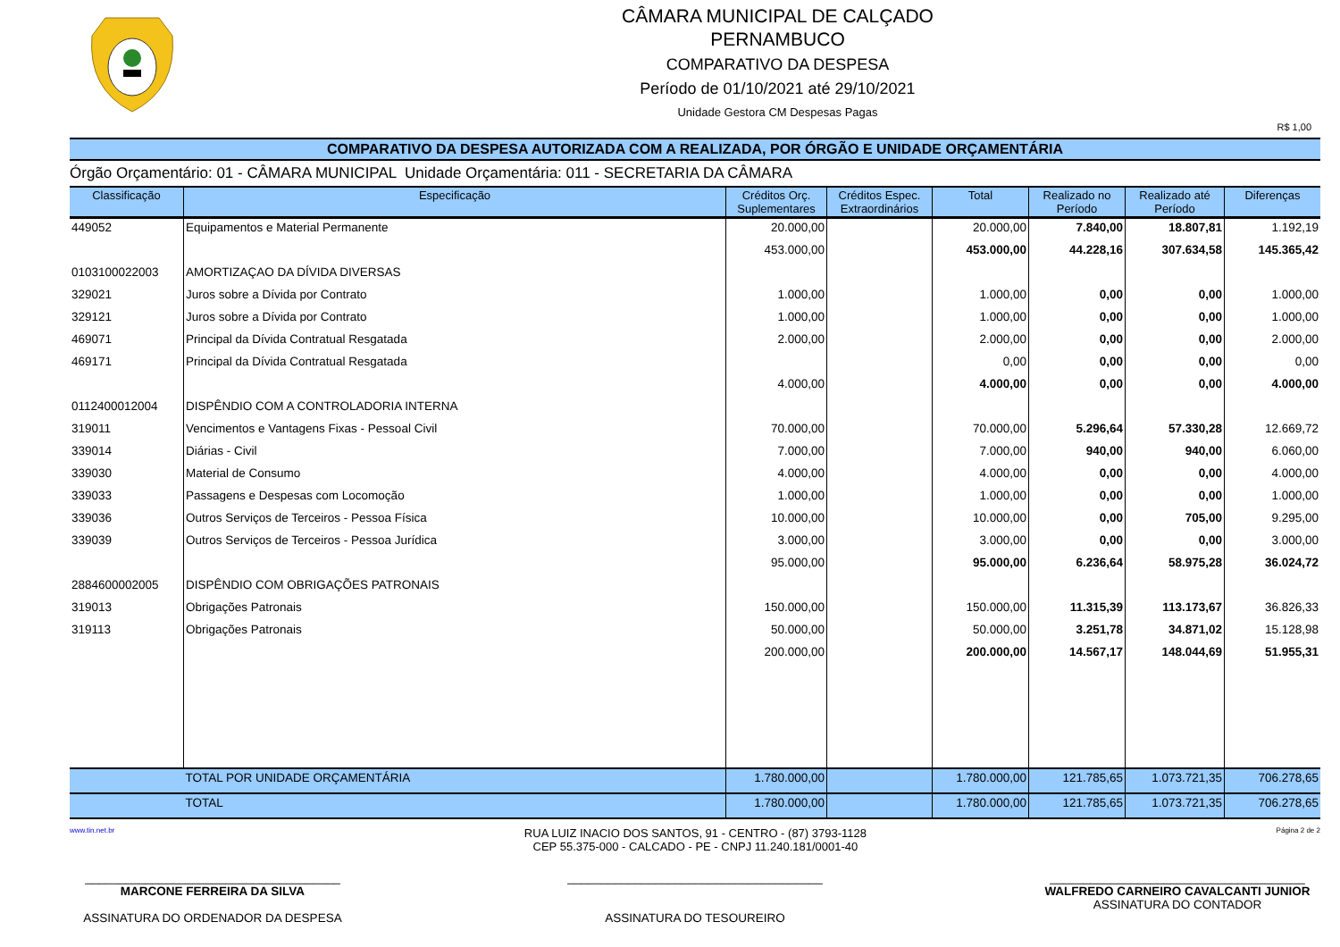CÂMARA MUNICIPAL DE CALÇADO
PERNAMBUCO
COMPARATIVO DA DESPESA
Período de 01/10/2021 até 29/10/2021
Unidade Gestora CM Despesas Pagas
R$ 1,00
COMPARATIVO DA DESPESA AUTORIZADA COM A REALIZADA, POR ÓRGÃO E UNIDADE ORÇAMENTÁRIA
Órgão Orçamentário: 01 - CÂMARA MUNICIPAL Unidade Orçamentária: 011 - SECRETARIA DA CÂMARA
| Classificação | Especificação | Créditos Orç. Suplementares | Créditos Espec. Extraordinários | Total | Realizado no Período | Realizado até Período | Diferenças |
| --- | --- | --- | --- | --- | --- | --- | --- |
| 449052 | Equipamentos e Material Permanente | 20.000,00 | | 20.000,00 | 7.840,00 | 18.807,81 | 1.192,19 |
| | | 453.000,00 | | 453.000,00 | 44.228,16 | 307.634,58 | 145.365,42 |
| 0103100022003 | AMORTIZAÇAO DA DÍVIDA DIVERSAS | | | | | | |
| 329021 | Juros sobre a Dívida por Contrato | 1.000,00 | | 1.000,00 | 0,00 | 0,00 | 1.000,00 |
| 329121 | Juros sobre a Dívida por Contrato | 1.000,00 | | 1.000,00 | 0,00 | 0,00 | 1.000,00 |
| 469071 | Principal da Dívida Contratual Resgatada | 2.000,00 | | 2.000,00 | 0,00 | 0,00 | 2.000,00 |
| 469171 | Principal da Dívida Contratual Resgatada | | | 0,00 | 0,00 | 0,00 | 0,00 |
| | | 4.000,00 | | 4.000,00 | 0,00 | 0,00 | 4.000,00 |
| 0112400012004 | DISPÊNDIO COM A CONTROLADORIA INTERNA | | | | | | |
| 319011 | Vencimentos e Vantagens Fixas - Pessoal Civil | 70.000,00 | | 70.000,00 | 5.296,64 | 57.330,28 | 12.669,72 |
| 339014 | Diárias - Civil | 7.000,00 | | 7.000,00 | 940,00 | 940,00 | 6.060,00 |
| 339030 | Material de Consumo | 4.000,00 | | 4.000,00 | 0,00 | 0,00 | 4.000,00 |
| 339033 | Passagens e Despesas com Locomoção | 1.000,00 | | 1.000,00 | 0,00 | 0,00 | 1.000,00 |
| 339036 | Outros Serviços de Terceiros - Pessoa Física | 10.000,00 | | 10.000,00 | 0,00 | 705,00 | 9.295,00 |
| 339039 | Outros Serviços de Terceiros - Pessoa Jurídica | 3.000,00 | | 3.000,00 | 0,00 | 0,00 | 3.000,00 |
| | | 95.000,00 | | 95.000,00 | 6.236,64 | 58.975,28 | 36.024,72 |
| 2884600002005 | DISPÊNDIO COM OBRIGAÇÕES PATRONAIS | | | | | | |
| 319013 | Obrigações Patronais | 150.000,00 | | 150.000,00 | 11.315,39 | 113.173,67 | 36.826,33 |
| 319113 | Obrigações Patronais | 50.000,00 | | 50.000,00 | 3.251,78 | 34.871,02 | 15.128,98 |
| | | 200.000,00 | | 200.000,00 | 14.567,17 | 148.044,69 | 51.955,31 |
| | TOTAL POR UNIDADE ORÇAMENTÁRIA | 1.780.000,00 | | 1.780.000,00 | 121.785,65 | 1.073.721,35 | 706.278,65 |
| | TOTAL | 1.780.000,00 | | 1.780.000,00 | 121.785,65 | 1.073.721,35 | 706.278,65 |
www.tin.net.br RUA LUIZ INACIO DOS SANTOS, 91 - CENTRO - (87) 3793-1128
CEP 55.375-000 - CALCADO - PE - CNPJ 11.240.181/0001-40 Página 2 de 2
______________________________________
MARCONE FERREIRA DA SILVA
ASSINATURA DO ORDENADOR DA DESPESA
______________________________________
ASSINATURA DO TESOUREIRO
______________________________________
WALFREDO CARNEIRO CAVALCANTI JUNIOR
ASSINATURA DO CONTADOR